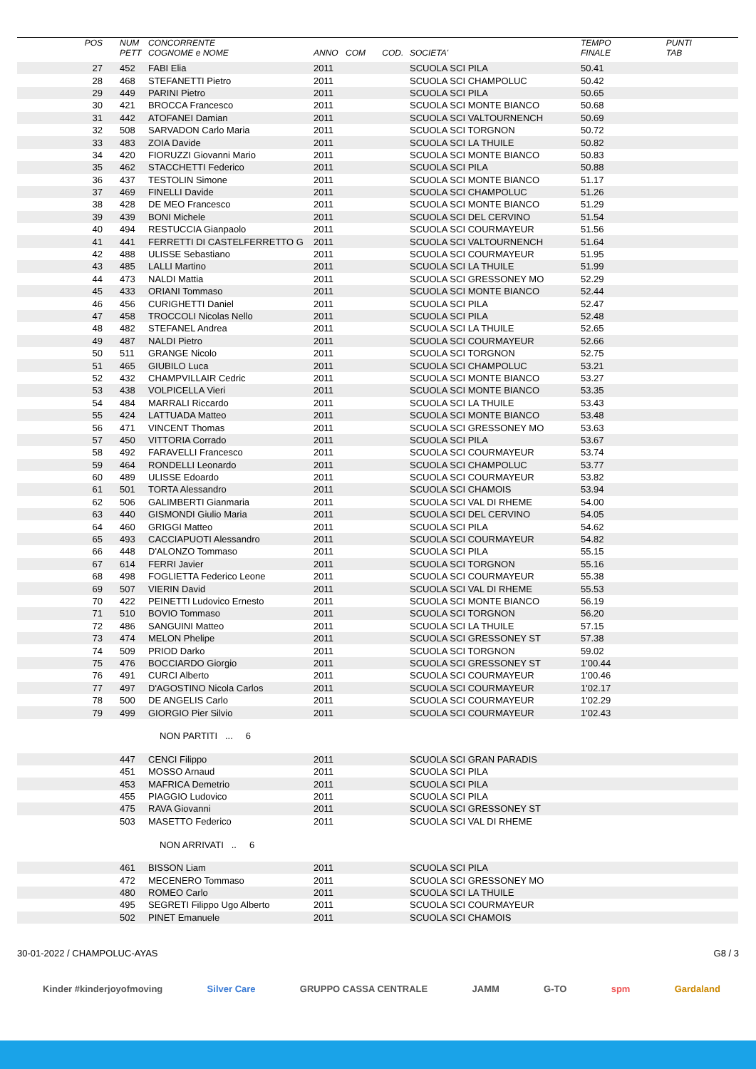| POS | NUM PETT | CONCORRENTE COGNOME e NOME | ANNO | COM COD. | SOCIETA' | TEMPO FINALE | PUNTI TAB |
| --- | --- | --- | --- | --- | --- | --- | --- |
| 27 | 452 | FABI Elia | 2011 | | SCUOLA SCI PILA | 50.41 | |
| 28 | 468 | STEFANETTI Pietro | 2011 | | SCUOLA SCI CHAMPOLUC | 50.42 | |
| 29 | 449 | PARINI Pietro | 2011 | | SCUOLA SCI PILA | 50.65 | |
| 30 | 421 | BROCCA Francesco | 2011 | | SCUOLA SCI MONTE BIANCO | 50.68 | |
| 31 | 442 | ATOFANEI Damian | 2011 | | SCUOLA SCI VALTOURNENCH | 50.69 | |
| 32 | 508 | SARVADON Carlo Maria | 2011 | | SCUOLA SCI TORGNON | 50.72 | |
| 33 | 483 | ZOIA Davide | 2011 | | SCUOLA SCI LA THUILE | 50.82 | |
| 34 | 420 | FIORUZZI Giovanni Mario | 2011 | | SCUOLA SCI MONTE BIANCO | 50.83 | |
| 35 | 462 | STACCHETTI Federico | 2011 | | SCUOLA SCI PILA | 50.88 | |
| 36 | 437 | TESTOLIN Simone | 2011 | | SCUOLA SCI MONTE BIANCO | 51.17 | |
| 37 | 469 | FINELLI Davide | 2011 | | SCUOLA SCI CHAMPOLUC | 51.26 | |
| 38 | 428 | DE MEO Francesco | 2011 | | SCUOLA SCI MONTE BIANCO | 51.29 | |
| 39 | 439 | BONI Michele | 2011 | | SCUOLA SCI DEL CERVINO | 51.54 | |
| 40 | 494 | RESTUCCIA Gianpaolo | 2011 | | SCUOLA SCI COURMAYEUR | 51.56 | |
| 41 | 441 | FERRETTI DI CASTELFERRETTO G | 2011 | | SCUOLA SCI VALTOURNENCH | 51.64 | |
| 42 | 488 | ULISSE Sebastiano | 2011 | | SCUOLA SCI COURMAYEUR | 51.95 | |
| 43 | 485 | LALLI Martino | 2011 | | SCUOLA SCI LA THUILE | 51.99 | |
| 44 | 473 | NALDI Mattia | 2011 | | SCUOLA SCI GRESSONEY MO | 52.29 | |
| 45 | 433 | ORIANI Tommaso | 2011 | | SCUOLA SCI MONTE BIANCO | 52.44 | |
| 46 | 456 | CURIGHETTI Daniel | 2011 | | SCUOLA SCI PILA | 52.47 | |
| 47 | 458 | TROCCOLI Nicolas Nello | 2011 | | SCUOLA SCI PILA | 52.48 | |
| 48 | 482 | STEFANEL Andrea | 2011 | | SCUOLA SCI LA THUILE | 52.65 | |
| 49 | 487 | NALDI Pietro | 2011 | | SCUOLA SCI COURMAYEUR | 52.66 | |
| 50 | 511 | GRANGE Nicolo | 2011 | | SCUOLA SCI TORGNON | 52.75 | |
| 51 | 465 | GIUBILO Luca | 2011 | | SCUOLA SCI CHAMPOLUC | 53.21 | |
| 52 | 432 | CHAMPVILLAIR Cedric | 2011 | | SCUOLA SCI MONTE BIANCO | 53.27 | |
| 53 | 438 | VOLPICELLA Vieri | 2011 | | SCUOLA SCI MONTE BIANCO | 53.35 | |
| 54 | 484 | MARRALI Riccardo | 2011 | | SCUOLA SCI LA THUILE | 53.43 | |
| 55 | 424 | LATTUADA Matteo | 2011 | | SCUOLA SCI MONTE BIANCO | 53.48 | |
| 56 | 471 | VINCENT Thomas | 2011 | | SCUOLA SCI GRESSONEY MO | 53.63 | |
| 57 | 450 | VITTORIA Corrado | 2011 | | SCUOLA SCI PILA | 53.67 | |
| 58 | 492 | FARAVELLI Francesco | 2011 | | SCUOLA SCI COURMAYEUR | 53.74 | |
| 59 | 464 | RONDELLI Leonardo | 2011 | | SCUOLA SCI CHAMPOLUC | 53.77 | |
| 60 | 489 | ULISSE Edoardo | 2011 | | SCUOLA SCI COURMAYEUR | 53.82 | |
| 61 | 501 | TORTA Alessandro | 2011 | | SCUOLA SCI CHAMOIS | 53.94 | |
| 62 | 506 | GALIMBERTI Gianmaria | 2011 | | SCUOLA SCI VAL DI RHEME | 54.00 | |
| 63 | 440 | GISMONDI Giulio Maria | 2011 | | SCUOLA SCI DEL CERVINO | 54.05 | |
| 64 | 460 | GRIGGI Matteo | 2011 | | SCUOLA SCI PILA | 54.62 | |
| 65 | 493 | CACCIAPUOTI Alessandro | 2011 | | SCUOLA SCI COURMAYEUR | 54.82 | |
| 66 | 448 | D'ALONZO Tommaso | 2011 | | SCUOLA SCI PILA | 55.15 | |
| 67 | 614 | FERRI Javier | 2011 | | SCUOLA SCI TORGNON | 55.16 | |
| 68 | 498 | FOGLIETTA Federico Leone | 2011 | | SCUOLA SCI COURMAYEUR | 55.38 | |
| 69 | 507 | VIERIN David | 2011 | | SCUOLA SCI VAL DI RHEME | 55.53 | |
| 70 | 422 | PEINETTI Ludovico Ernesto | 2011 | | SCUOLA SCI MONTE BIANCO | 56.19 | |
| 71 | 510 | BOVIO Tommaso | 2011 | | SCUOLA SCI TORGNON | 56.20 | |
| 72 | 486 | SANGUINI Matteo | 2011 | | SCUOLA SCI LA THUILE | 57.15 | |
| 73 | 474 | MELON Phelipe | 2011 | | SCUOLA SCI GRESSONEY ST | 57.38 | |
| 74 | 509 | PRIOD Darko | 2011 | | SCUOLA SCI TORGNON | 59.02 | |
| 75 | 476 | BOCCIARDO Giorgio | 2011 | | SCUOLA SCI GRESSONEY ST | 1'00.44 | |
| 76 | 491 | CURCI Alberto | 2011 | | SCUOLA SCI COURMAYEUR | 1'00.46 | |
| 77 | 497 | D'AGOSTINO Nicola Carlos | 2011 | | SCUOLA SCI COURMAYEUR | 1'02.17 | |
| 78 | 500 | DE ANGELIS Carlo | 2011 | | SCUOLA SCI COURMAYEUR | 1'02.29 | |
| 79 | 499 | GIORGIO Pier Silvio | 2011 | | SCUOLA SCI COURMAYEUR | 1'02.43 | |
| NON PARTITI ... 6 | | | | | | | |
| | 447 | CENCI Filippo | 2011 | | SCUOLA SCI GRAN PARADIS | | |
| | 451 | MOSSO Arnaud | 2011 | | SCUOLA SCI PILA | | |
| | 453 | MAFRICA Demetrio | 2011 | | SCUOLA SCI PILA | | |
| | 455 | PIAGGIO Ludovico | 2011 | | SCUOLA SCI PILA | | |
| | 475 | RAVA Giovanni | 2011 | | SCUOLA SCI GRESSONEY ST | | |
| | 503 | MASETTO Federico | 2011 | | SCUOLA SCI VAL DI RHEME | | |
| NON ARRIVATI .. 6 | | | | | | | |
| | 461 | BISSON Liam | 2011 | | SCUOLA SCI PILA | | |
| | 472 | MECENERO Tommaso | 2011 | | SCUOLA SCI GRESSONEY MO | | |
| | 480 | ROMEO Carlo | 2011 | | SCUOLA SCI LA THUILE | | |
| | 495 | SEGRETI Filippo Ugo Alberto | 2011 | | SCUOLA SCI COURMAYEUR | | |
| | 502 | PINET Emanuele | 2011 | | SCUOLA SCI CHAMOIS | | |
30-01-2022 / CHAMPOLUC-AYAS G8 / 3
Kinder #kinderjoyofmoving Silver Care GRUPPO CASSA CENTRALE JAMM G-TO spm Gardaland